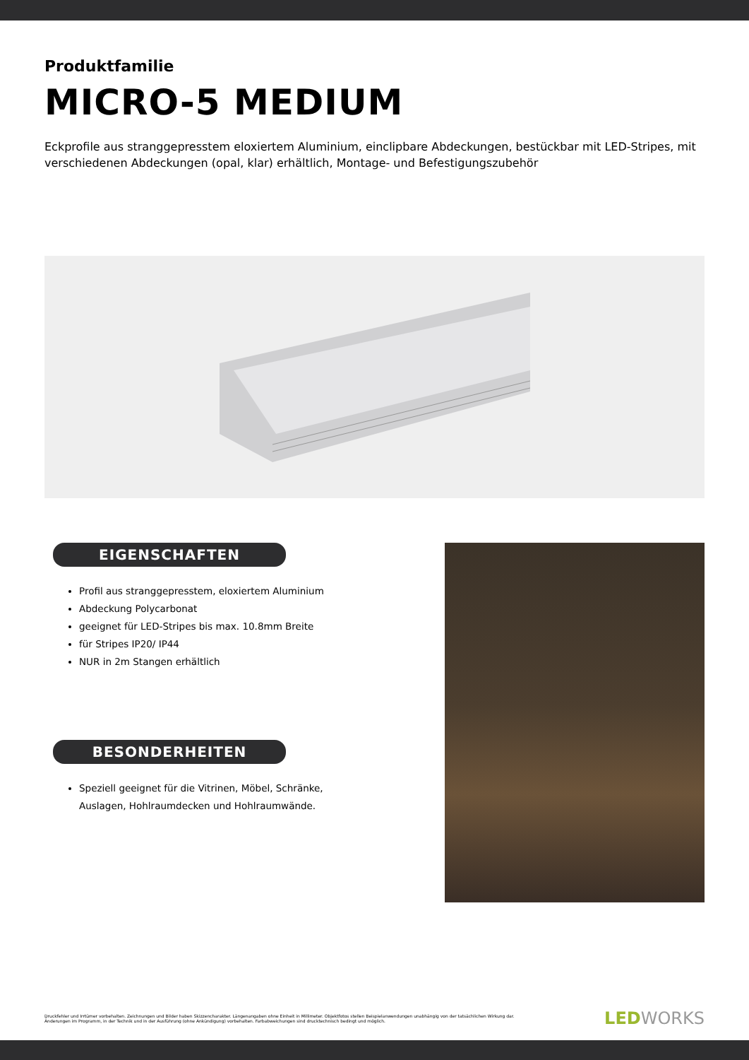Produktfamilie
MICRO-5 MEDIUM
Eckprofile aus stranggepresstem eloxiertem Aluminium, einclipbare Abdeckungen, bestückbar mit LED-Stripes, mit verschiedenen Abdeckungen (opal, klar) erhältlich, Montage- und Befestigungszubehör
EIGENSCHAFTEN
Profil aus stranggepresstem, eloxiertem Aluminium
Abdeckung Polycarbonat
geeignet für LED-Stripes bis max. 10.8mm Breite
für Stripes IP20/ IP44
NUR in 2m Stangen erhältlich
BESONDERHEITEN
Speziell geeignet für die Vitrinen, Möbel, Schränke, Auslagen, Hohlraumdecken und Hohlraumwände.
Druckfehler und Irrtümer vorbehalten. Zeichnungen und Bilder haben Skizzencharakter. Längenangaben ohne Einheit in Millimeter. Objektfotos stellen Beispielanwendungen unabhängig von der tatsächlichen Wirkung dar.
Änderungen im Programm, in der Technik und in der Ausführung (ohne Ankündigung) vorbehalten. Farbabweichungen sind drucktechnisch bedingt und möglich.
LEDWORKS